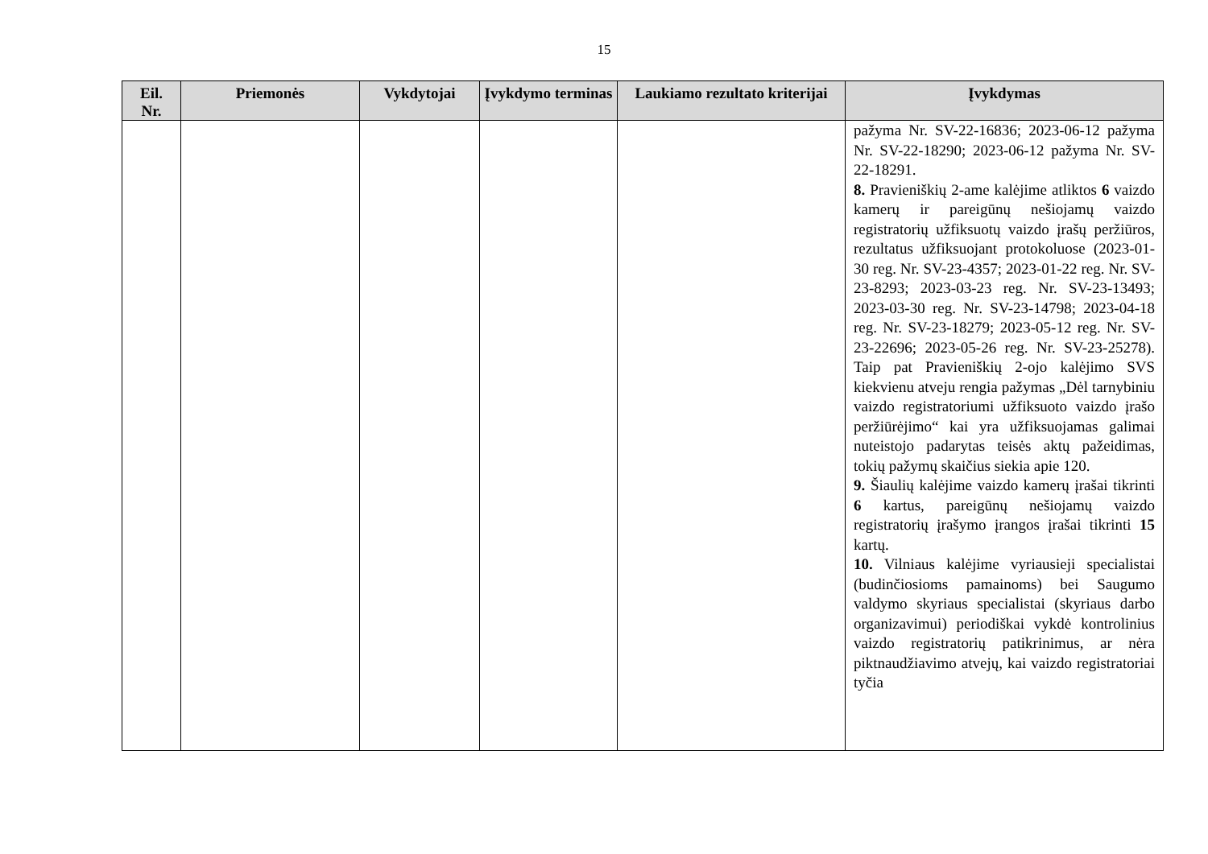15
| Eil. Nr. | Priemonės | Vykdytojai | Įvykdymo terminas | Laukiamo rezultato kriterijai | Įvykdymas |
| --- | --- | --- | --- | --- | --- |
| | | | | | pažyma Nr. SV-22-16836; 2023-06-12 pažyma Nr. SV-22-18290; 2023-06-12 pažyma Nr. SV-22-18291. 8. Pravieniškių 2-ame kalėjime atliktos 6 vaizdo kamerų ir pareigūnų nešiojamų vaizdo registratorių užfiksuotų vaizdo įrašų peržiūros, rezultatus užfiksuojant protokoluose (2023-01-30 reg. Nr. SV-23-4357; 2023-01-22 reg. Nr. SV-23-8293; 2023-03-23 reg. Nr. SV-23-13493; 2023-03-30 reg. Nr. SV-23-14798; 2023-04-18 reg. Nr. SV-23-18279; 2023-05-12 reg. Nr. SV-23-22696; 2023-05-26 reg. Nr. SV-23-25278). Taip pat Pravieniškių 2-ojo kalėjimo SVS kiekvienu atveju rengia pažymas „Dėl tarnybiniu vaizdo registratoriumi užfiksuoto vaizdo įrašo peržiūrėjimo“ kai yra užfiksuojamas galimai nuteistojo padarytas teisės aktų pažeidimas, tokių pažymų skaičius siekia apie 120. 9. Šiaulių kalėjime vaizdo kamerų įrašai tikrinti 6 kartus, pareigūnų nešiojamų vaizdo registratorių įrašymo įrangos įrašai tikrinti 15 kartų. 10. Vilniaus kalėjime vyriausieji specialistai (budinčiosioms pamainoms) bei Saugumo valdymo skyriaus specialistai (skyriaus darbo organizavimui) periodiškai vykdė kontrolinius vaizdo registratorių patikrinimus, ar nėra piktnaudžiavimo atvejų, kai vaizdo registratoriai tyčia |